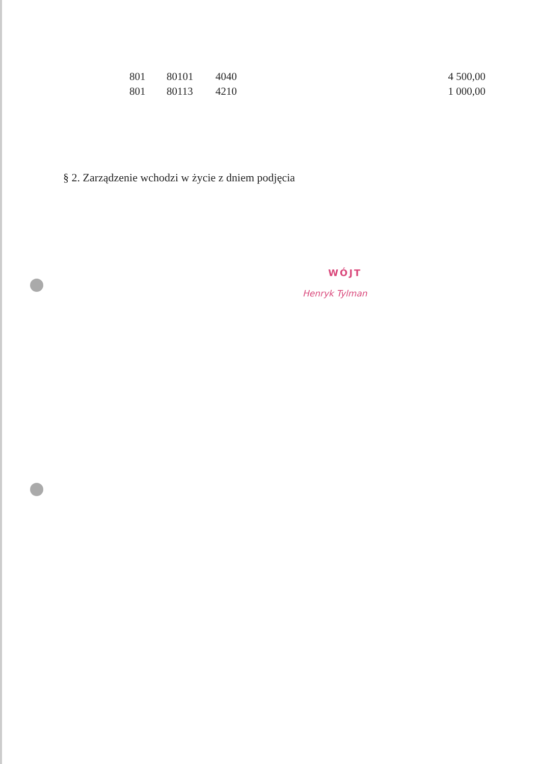| 801 | 80101 | 4040 | 4 500,00 |
| 801 | 80113 | 4210 | 1 000,00 |
§ 2. Zarządzenie wchodzi w życie z dniem podjęcia
WÓJT
Henryk Tylman